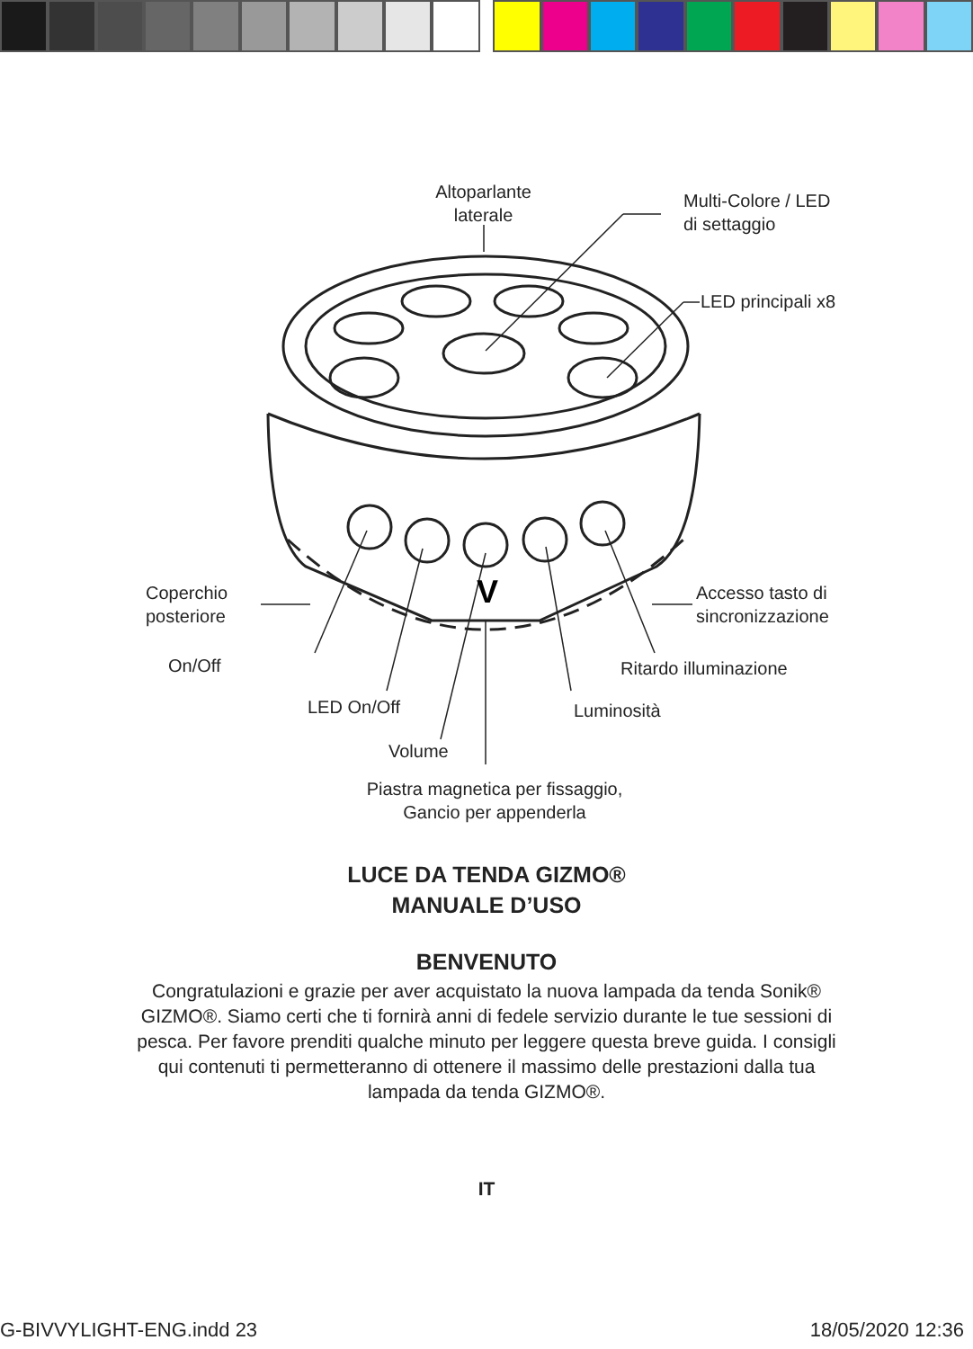V
Altoparlante
laterale
Multi-Colore / LED
di settaggio
LED principali x8
Coperchio
posteriore
Accesso tasto di
sincronizzazione
On/Off Ritardo illuminazione
LED On/Off Luminosità
Volume
Piastra magnetica per fissaggio,
Gancio per appenderla
LUCE DA TENDA GIZMO®
MANUALE D’USO
BENVENUTO
Congratulazioni e grazie per aver acquistato la nuova lampada da tenda Sonik® GIZMO®. Siamo certi che ti fornirà anni di fedele servizio durante le tue sessioni di pesca. Per favore prenditi qualche minuto per leggere questa breve guida. I consigli qui contenuti ti permetteranno di ottenere il massimo delle prestazioni dalla tua lampada da tenda GIZMO®.
IT
G-BIVVYLIGHT-ENG.indd 23 18/05/2020 12:36